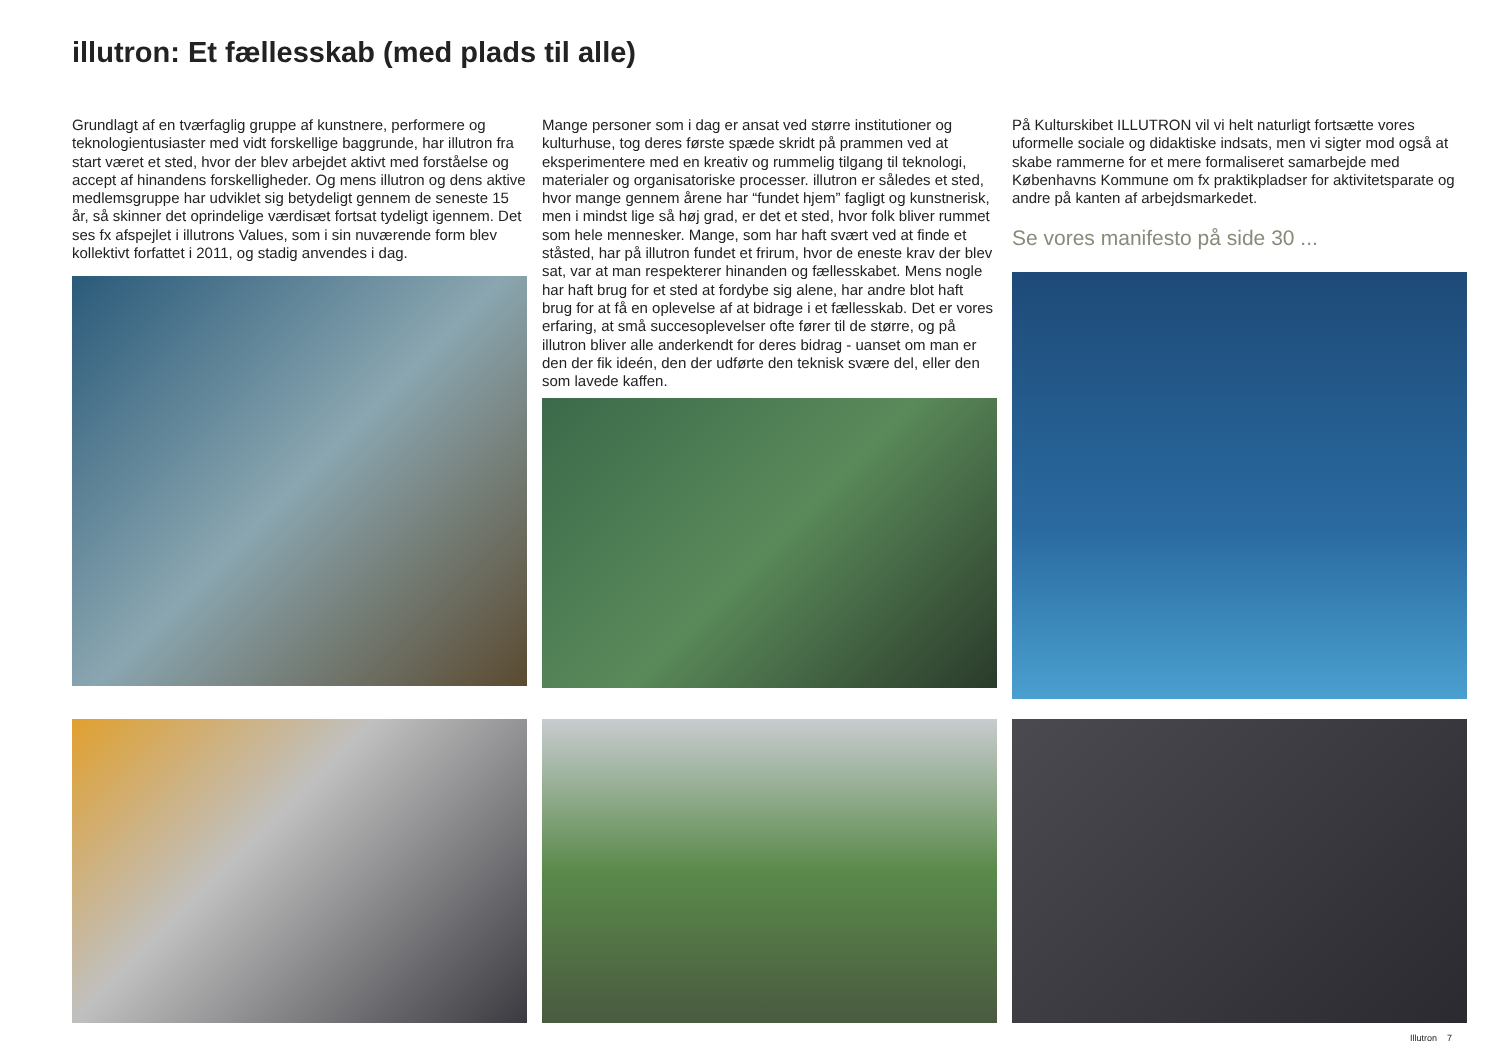illutron: Et fællesskab (med plads til alle)
Grundlagt af en tværfaglig gruppe af kunstnere, performere og teknologientusiaster med vidt forskellige baggrunde, har illutron fra start været et sted, hvor der blev arbejdet aktivt med forståelse og accept af hinandens forskelligheder. Og mens illutron og dens aktive medlemsgruppe har udviklet sig betydeligt gennem de seneste 15 år, så skinner det oprindelige værdisæt fortsat tydeligt igennem. Det ses fx afspejlet i illutrons Values, som i sin nuværende form blev kollektivt forfattet i 2011, og stadig anvendes i dag.
Mange personer som i dag er ansat ved større institutioner og kulturhuse, tog deres første spæde skridt på prammen ved at eksperimentere med en kreativ og rummelig tilgang til teknologi, materialer og organisatoriske processer. illutron er således et sted, hvor mange gennem årene har “fundet hjem” fagligt og kunstnerisk, men i mindst lige så høj grad, er det et sted, hvor folk bliver rummet som hele mennesker. Mange, som har haft svært ved at finde et ståsted, har på illutron fundet et frirum, hvor de eneste krav der blev sat, var at man respekterer hinanden og fællesskabet. Mens nogle har haft brug for et sted at fordybe sig alene, har andre blot haft brug for at få en oplevelse af at bidrage i et fællesskab. Det er vores erfaring, at små succesoplevelser ofte fører til de større, og på illutron bliver alle anderkendt for deres bidrag - uanset om man er den der fik ideén, den der udførte den teknisk svære del, eller den som lavede kaffen.
På Kulturskibet ILLUTRON vil vi helt naturligt fortsætte vores uformelle sociale og didaktiske indsats, men vi sigter mod også at skabe rammerne for et mere formaliseret samarbejde med Københavns Kommune om fx praktikpladser for aktivitetsparate og andre på kanten af arbejdsmarkedet.
Se vores manifesto på side 30 ...
Illutron 7